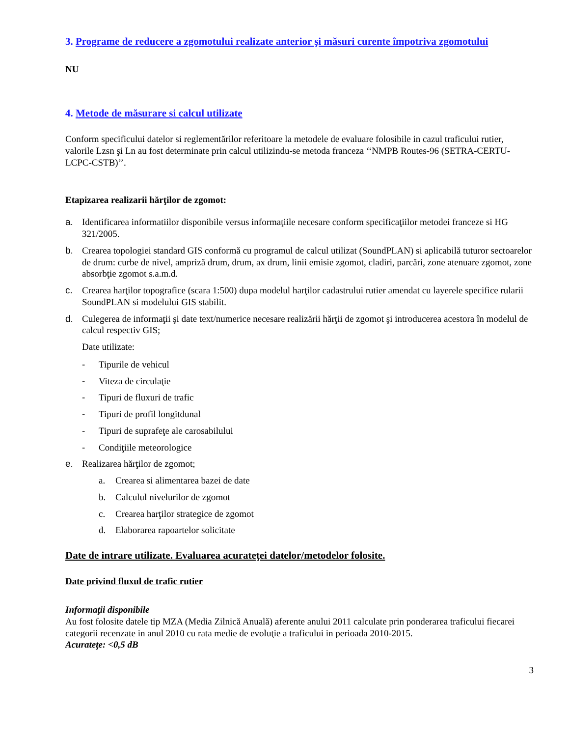3. Programe de reducere a zgomotului realizate anterior şi măsuri curente împotriva zgomotului
NU
4. Metode de măsurare si calcul utilizate
Conform specificului datelor si reglementărilor referitoare la metodele de evaluare folosibile in cazul traficului rutier, valorile Lzsn şi Ln au fost determinate prin calcul utilizindu-se metoda franceza ‘‘NMPB Routes-96 (SETRA-CERTU-LCPC-CSTB)’’.
Etapizarea realizarii hărţilor de zgomot:
a. Identificarea informatiilor disponibile versus informaţiile necesare conform specificaţiilor metodei franceze si HG 321/2005.
b. Crearea topologiei standard GIS conformă cu programul de calcul utilizat (SoundPLAN) si aplicabilă tuturor sectoarelor de drum: curbe de nivel, ampriză drum, drum, ax drum, linii emisie zgomot, cladiri, parcări, zone atenuare zgomot, zone absorbţie zgomot s.a.m.d.
c. Crearea harţilor topografice (scara 1:500) dupa modelul harţilor cadastrului rutier amendat cu layerele specifice rularii SoundPLAN si modelului GIS stabilit.
d. Culegerea de informaţii şi date text/numerice necesare realizării hărţii de zgomot şi introducerea acestora în modelul de calcul respectiv GIS;
Date utilizate:
- Tipurile de vehicul
- Viteza de circulaţie
- Tipuri de fluxuri de trafic
- Tipuri de profil longitdunal
- Tipuri de suprafeţe ale carosabilului
- Condiţiile meteorologice
e. Realizarea hărţilor de zgomot;
a. Crearea si alimentarea bazei de date
b. Calculul nivelurilor de zgomot
c. Crearea harţilor strategice de zgomot
d. Elaborarea rapoartelor solicitate
Date de intrare utilizate. Evaluarea acurateţei datelor/metodelor folosite.
Date privind fluxul de trafic rutier
Informaţii disponibile
Au fost folosite datele tip MZA (Media Zilnică Anuală) aferente anului 2011 calculate prin ponderarea traficului fiecarei categorii recenzate in anul 2010 cu rata medie de evoluţie a traficului in perioada 2010-2015.
Acurateţe: <0,5 dB
3